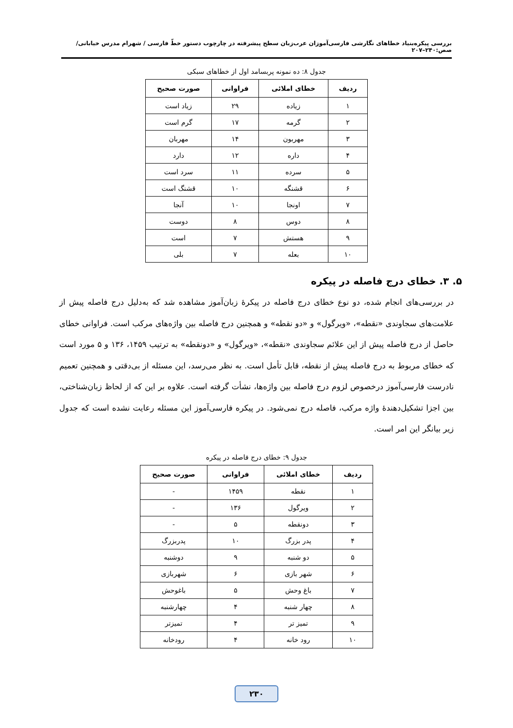بررسی پیکره‌بنیاد خطاهای نگارشی فارسی‌آموزان عرب‌زبان سطح پیشرفته در چارچوب دستور خطّ فارسی / شهرام مدرس خیابانی/ صص:۲۴۰–۲۰۷
جدول ۸: ده نمونه پربسامد اول از خطاهای سبکی
| ردیف | خطای املائی | فراوانی | صورت صحیح |
| --- | --- | --- | --- |
| ۱ | زیاده | ۲۹ | زیاد است |
| ۲ | گرمه | ۱۷ | گرم است |
| ۳ | مهربون | ۱۴ | مهربان |
| ۴ | داره | ۱۲ | دارد |
| ۵ | سرده | ۱۱ | سرد است |
| ۶ | قشنگه | ۱۰ | قشنگ است |
| ۷ | اونجا | ۱۰ | آنجا |
| ۸ | دوس | ۸ | دوست |
| ۹ | هستش | ۷ | است |
| ۱۰ | بعله | ۷ | بلی |
۵. ۳. خطای درج فاصله در پیکره
در بررسی‌های انجام شده، دو نوع خطای درج فاصله در پیکرۀ زبان‌آموز مشاهده شد که به‌دلیل درج فاصله پیش از علامت‌های سجاوندی «نقطه»، «ویرگول» و «دو نقطه» و همچنین درج فاصله بین واژه‌های مرکب است. فراوانی خطای حاصل از درج فاصله پیش از این علائم سجاوندی «نقطه»، «ویرگول» و «دونقطه» به ترتیب ۱۴۵۹، ۱۳۶ و ۵ مورد است که خطای مربوط به درج فاصله پیش از نقطه، قابل تأمل است. به نظر می‌رسد، این مسئله از بی‌دقتی و همچنین تعمیم نادرست فارسی‌آموز درخصوص لزوم درج فاصله بین واژه‌ها، نشأت گرفته است. علاوه بر این که از لحاظ زبان‌شناختی، بین اجزا تشکیل‌دهندۀ واژه مرکب، فاصله درج نمی‌شود. در پیکره فارسی‌آموز این مسئله رعایت نشده است که جدول زیر بیانگر این امر است.
جدول ۹: خطای درج فاصله در پیکره
| ردیف | خطای املائی | فراوانی | صورت صحیح |
| --- | --- | --- | --- |
| ۱ | نقطه | ۱۴۵۹ | - |
| ۲ | ویرگول | ۱۳۶ | - |
| ۳ | دونقطه | ۵ | - |
| ۴ | پدر بزرگ | ۱۰ | پدربزرگ |
| ۵ | دو شنبه | ۹ | دوشنبه |
| ۶ | شهر بازی | ۶ | شهربازی |
| ۷ | باغ وحش | ۵ | باغوحش |
| ۸ | چهار شنبه | ۴ | چهارشنبه |
| ۹ | تمیز تر | ۴ | تمیزتر |
| ۱۰ | رود خانه | ۴ | رودخانه |
۲۳۰